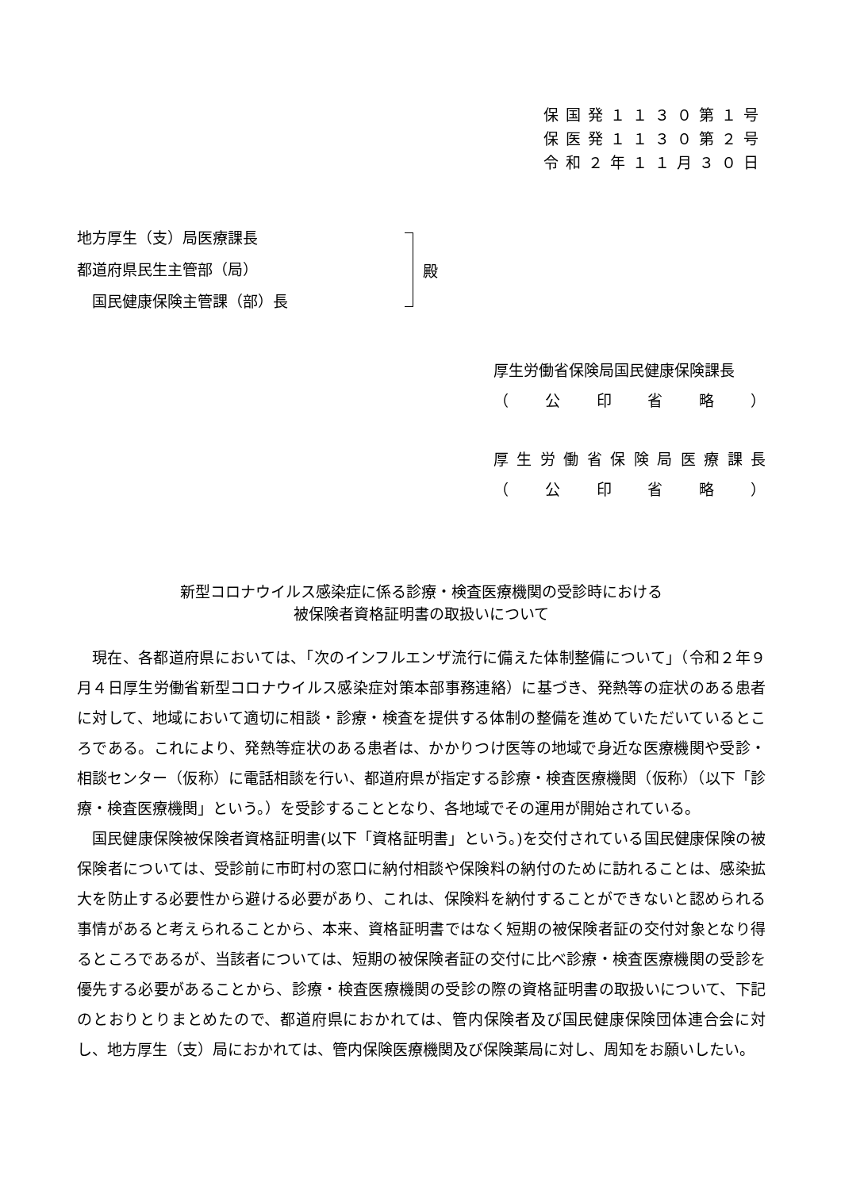保国発１１３０第１号
保医発１１３０第２号
令和２年１１月３０日
地方厚生（支）局医療課長
都道府県民生主管部（局）
　国民健康保険主管課（部）長
殿
厚生労働省保険局国民健康保険課長
（ 公印省略 ）
厚生労働省保険局医療課長
（ 公印省略 ）
新型コロナウイルス感染症に係る診療・検査医療機関の受診時における
被保険者資格証明書の取扱いについて
現在、各都道府県においては、「次のインフルエンザ流行に備えた体制整備について」（令和２年９月４日厚生労働省新型コロナウイルス感染症対策本部事務連絡）に基づき、発熱等の症状のある患者に対して、地域において適切に相談・診療・検査を提供する体制の整備を進めていただいているところである。これにより、発熱等症状のある患者は、かかりつけ医等の地域で身近な医療機関や受診・相談センター（仮称）に電話相談を行い、都道府県が指定する診療・検査医療機関（仮称）（以下「診療・検査医療機関」という。）を受診することとなり、各地域でその運用が開始されている。
国民健康保険被保険者資格証明書(以下「資格証明書」という。)を交付されている国民健康保険の被保険者については、受診前に市町村の窓口に納付相談や保険料の納付のために訪れることは、感染拡大を防止する必要性から避ける必要があり、これは、保険料を納付することができないと認められる事情があると考えられることから、本来、資格証明書ではなく短期の被保険者証の交付対象となり得るところであるが、当該者については、短期の被保険者証の交付に比べ診療・検査医療機関の受診を優先する必要があることから、診療・検査医療機関の受診の際の資格証明書の取扱いについて、下記のとおりとりまとめたので、都道府県におかれては、管内保険者及び国民健康保険団体連合会に対し、地方厚生（支）局におかれては、管内保険医療機関及び保険薬局に対し、周知をお願いしたい。